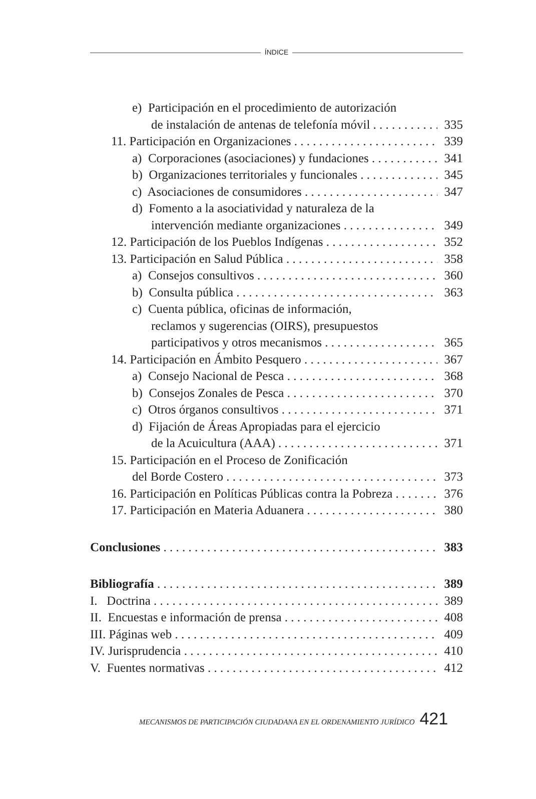ÍNDICE
e) Participación en el procedimiento de autorización
de instalación de antenas de telefonía móvil 335
11. Participación en Organizaciones 339
a) Corporaciones (asociaciones) y fundaciones 341
b) Organizaciones territoriales y funcionales 345
c) Asociaciones de consumidores 347
d) Fomento a la asociatividad y naturaleza de la
intervención mediante organizaciones 349
12. Participación de los Pueblos Indígenas 352
13. Participación en Salud Pública 358
a) Consejos consultivos 360
b) Consulta pública 363
c) Cuenta pública, oficinas de información,
reclamos y sugerencias (OIRS), presupuestos
participativos y otros mecanismos 365
14. Participación en Ámbito Pesquero 367
a) Consejo Nacional de Pesca 368
b) Consejos Zonales de Pesca 370
c) Otros órganos consultivos 371
d) Fijación de Áreas Apropiadas para el ejercicio
de la Acuicultura (AAA) 371
15. Participación en el Proceso de Zonificación
del Borde Costero 373
16. Participación en Políticas Públicas contra la Pobreza 376
17. Participación en Materia Aduanera 380
Conclusiones 383
Bibliografía 389
I. Doctrina 389
II. Encuestas e información de prensa 408
III. Páginas web 409
IV. Jurisprudencia 410
V. Fuentes normativas 412
MECANISMOS DE PARTICIPACIÓN CIUDADANA EN EL ORDENAMIENTO JURÍDICO 421